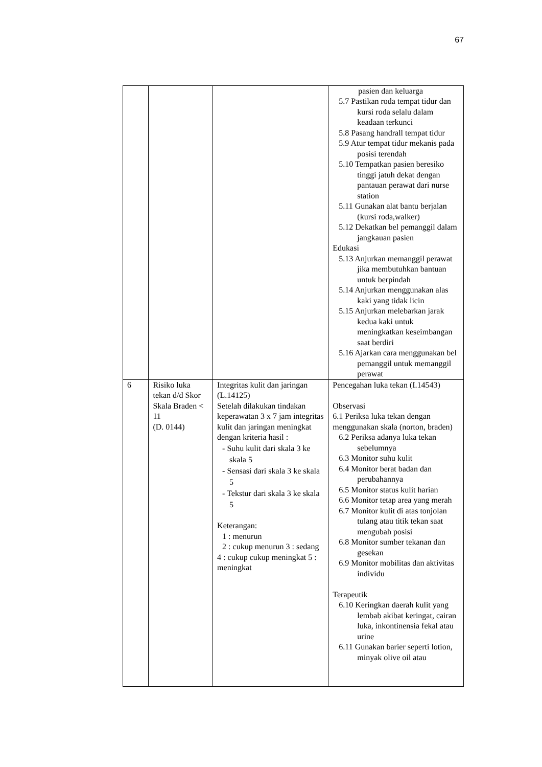67
| | | | pasien dan keluarga 5.7 Pastikan roda tempat tidur dan kursi roda selalu dalam keadaan terkunci 5.8 Pasang handrall tempat tidur 5.9 Atur tempat tidur mekanis pada posisi terendah 5.10 Tempatkan pasien beresiko tinggi jatuh dekat dengan pantauan perawat dari nurse station 5.11 Gunakan alat bantu berjalan (kursi roda,walker) 5.12 Dekatkan bel pemanggil dalam jangkauan pasien Edukasi 5.13 Anjurkan memanggil perawat jika membutuhkan bantuan untuk berpindah 5.14 Anjurkan menggunakan alas kaki yang tidak licin 5.15 Anjurkan melebarkan jarak kedua kaki untuk meningkatkan keseimbangan saat berdiri 5.16 Ajarkan cara menggunakan bel pemanggil untuk memanggil perawat |
| 6 | Risiko luka tekan d/d Skor Skala Braden < 11 (D. 0144) | Integritas kulit dan jaringan (L.14125) Setelah dilakukan tindakan keperawatan 3 x 7 jam integritas kulit dan jaringan meningkat dengan kriteria hasil : - Suhu kulit dari skala 3 ke skala 5 - Sensasi dari skala 3 ke skala 5 - Tekstur dari skala 3 ke skala 5 Keterangan: 1 : menurun 2 : cukup menurun 3 : sedang 4 : cukup cukup meningkat 5 : meningkat | Pencegahan luka tekan (I.14543) Observasi 6.1 Periksa luka tekan dengan menggunakan skala (norton, braden) 6.2 Periksa adanya luka tekan sebelumnya 6.3 Monitor suhu kulit 6.4 Monitor berat badan dan perubahannya 6.5 Monitor status kulit harian 6.6 Monitor tetap area yang merah 6.7 Monitor kulit di atas tonjolan tulang atau titik tekan saat mengubah posisi 6.8 Monitor sumber tekanan dan gesekan 6.9 Monitor mobilitas dan aktivitas individu Terapeutik 6.10 Keringkan daerah kulit yang lembab akibat keringat, cairan luka, inkontinensia fekal atau urine 6.11 Gunakan barier seperti lotion, minyak olive oil atau |